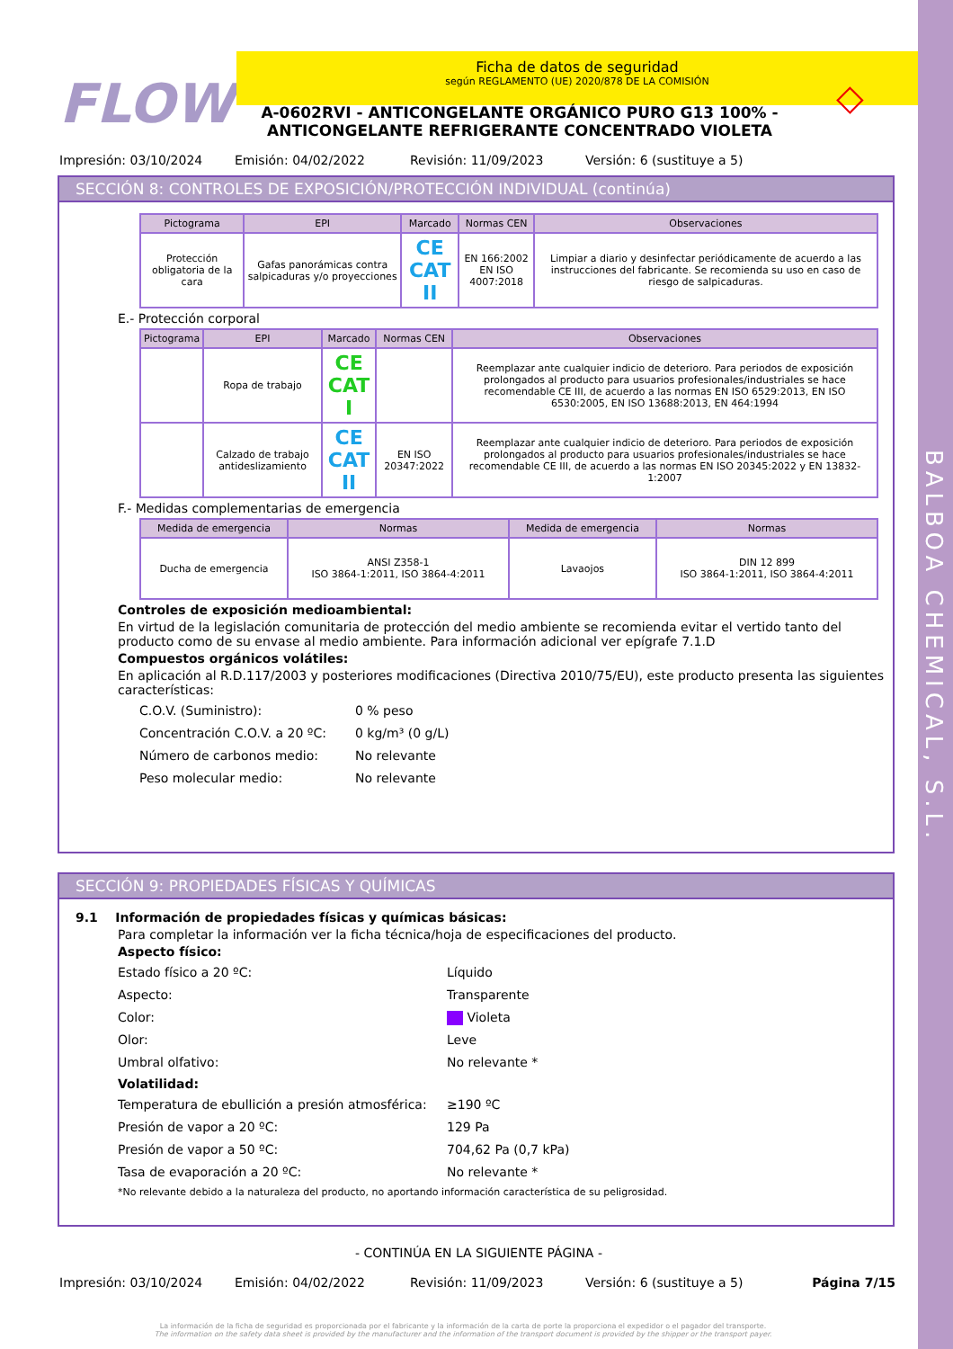BALBOA CHEMICAL, S.L.
FLOW
Ficha de datos de seguridad
según REGLAMENTO (UE) 2020/878 DE LA COMISIÓN
◇
A-0602RVI - ANTICONGELANTE ORGÁNICO PURO G13 100% - ANTICONGELANTE REFRIGERANTE CONCENTRADO VIOLETA
Impresión: 03/10/2024 Emisión: 04/02/2022 Revisión: 11/09/2023 Versión: 6 (sustituye a 5)
SECCIÓN 8: CONTROLES DE EXPOSICIÓN/PROTECCIÓN INDIVIDUAL (continúa)
| Pictograma | EPI | Marcado | Normas CEN | Observaciones |
| --- | --- | --- | --- | --- |
| Protección obligatoria de la cara | Gafas panorámicas contra salpicaduras y/o proyecciones | CE CAT II | EN 166:2002 EN ISO 4007:2018 | Limpiar a diario y desinfectar periódicamente de acuerdo a las instrucciones del fabricante. Se recomienda su uso en caso de riesgo de salpicaduras. |
E.- Protección corporal
| Pictograma | EPI | Marcado | Normas CEN | Observaciones |
| --- | --- | --- | --- | --- |
| | Ropa de trabajo | CE CAT I | | Reemplazar ante cualquier indicio de deterioro. Para periodos de exposición prolongados al producto para usuarios profesionales/industriales se hace recomendable CE III, de acuerdo a las normas EN ISO 6529:2013, EN ISO 6530:2005, EN ISO 13688:2013, EN 464:1994 |
| | Calzado de trabajo antideslizamiento | CE CAT II | EN ISO 20347:2022 | Reemplazar ante cualquier indicio de deterioro. Para periodos de exposición prolongados al producto para usuarios profesionales/industriales se hace recomendable CE III, de acuerdo a las normas EN ISO 20345:2022 y EN 13832-1:2007 |
F.- Medidas complementarias de emergencia
| Medida de emergencia | Normas | Medida de emergencia | Normas |
| --- | --- | --- | --- |
| Ducha de emergencia | ANSI Z358-1 ISO 3864-1:2011, ISO 3864-4:2011 | Lavaojos | DIN 12 899 ISO 3864-1:2011, ISO 3864-4:2011 |
Controles de exposición medioambiental:
En virtud de la legislación comunitaria de protección del medio ambiente se recomienda evitar el vertido tanto del producto como de su envase al medio ambiente. Para información adicional ver epígrafe 7.1.D
Compuestos orgánicos volátiles:
En aplicación al R.D.117/2003 y posteriores modificaciones (Directiva 2010/75/EU), este producto presenta las siguientes características:
C.O.V. (Suministro): 0 % peso
Concentración C.O.V. a 20 ºC: 0 kg/m³ (0 g/L)
Número de carbonos medio: No relevante
Peso molecular medio: No relevante
SECCIÓN 9: PROPIEDADES FÍSICAS Y QUÍMICAS
9.1 Información de propiedades físicas y químicas básicas:
Para completar la información ver la ficha técnica/hoja de especificaciones del producto.
Aspecto físico:
Estado físico a 20 ºC: Líquido
Aspecto: Transparente
Color: Violeta
Olor: Leve
Umbral olfativo: No relevante *
Volatilidad:
Temperatura de ebullición a presión atmosférica: ≥190 ºC
Presión de vapor a 20 ºC: 129 Pa
Presión de vapor a 50 ºC: 704,62 Pa (0,7 kPa)
Tasa de evaporación a 20 ºC: No relevante *
*No relevante debido a la naturaleza del producto, no aportando información característica de su peligrosidad.
- CONTINÚA EN LA SIGUIENTE PÁGINA -
Impresión: 03/10/2024 Emisión: 04/02/2022 Revisión: 11/09/2023 Versión: 6 (sustituye a 5) Página 7/15
La información de la ficha de seguridad es proporcionada por el fabricante y la información de la carta de porte la proporciona el expedidor o el pagador del transporte.
The information on the safety data sheet is provided by the manufacturer and the information of the transport document is provided by the shipper or the transport payer.